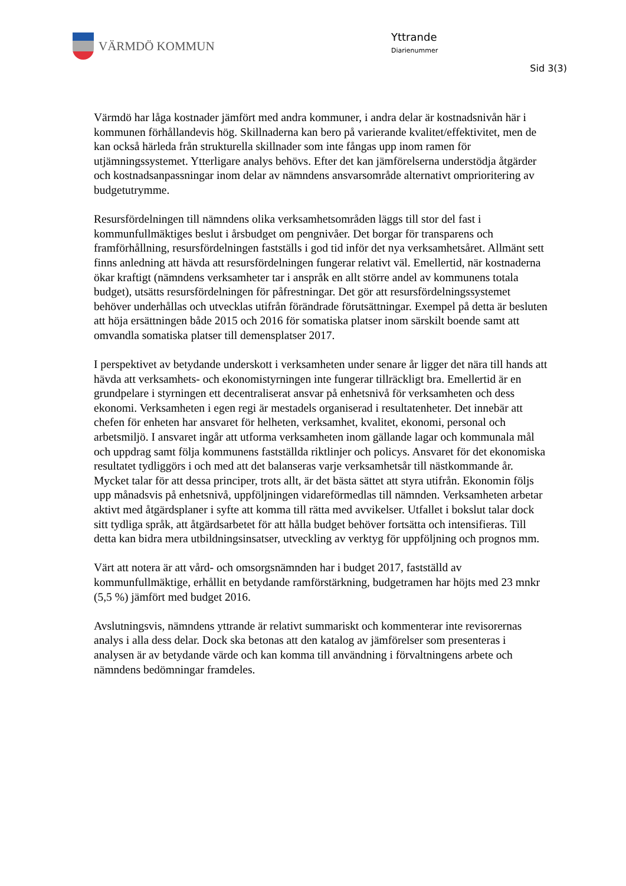VÄRMDÖ KOMMUN
Yttrande
Diarienummer
Sid 3(3)
Värmdö har låga kostnader jämfört med andra kommuner, i andra delar är kostnadsnivån här i kommunen förhållandevis hög. Skillnaderna kan bero på varierande kvalitet/effektivitet, men de kan också härleda från strukturella skillnader som inte fångas upp inom ramen för utjämningssystemet. Ytterligare analys behövs. Efter det kan jämförelserna understödja åtgärder och kostnadsanpassningar inom delar av nämndens ansvarsområde alternativt omprioritering av budgetutrymme.
Resursfördelningen till nämndens olika verksamhetsområden läggs till stor del fast i kommunfullmäktiges beslut i årsbudget om pengnivåer. Det borgar för transparens och framförhållning, resursfördelningen fastställs i god tid inför det nya verksamhetsåret. Allmänt sett finns anledning att hävda att resursfördelningen fungerar relativt väl. Emellertid, när kostnaderna ökar kraftigt (nämndens verksamheter tar i anspråk en allt större andel av kommunens totala budget), utsätts resursfördelningen för påfrestningar. Det gör att resursfördelningssystemet behöver underhållas och utvecklas utifrån förändrade förutsättningar. Exempel på detta är besluten att höja ersättningen både 2015 och 2016 för somatiska platser inom särskilt boende samt att omvandla somatiska platser till demensplatser 2017.
I perspektivet av betydande underskott i verksamheten under senare år ligger det nära till hands att hävda att verksamhets- och ekonomistyrningen inte fungerar tillräckligt bra. Emellertid är en grundpelare i styrningen ett decentraliserat ansvar på enhetsnivå för verksamheten och dess ekonomi. Verksamheten i egen regi är mestadels organiserad i resultatenheter. Det innebär att chefen för enheten har ansvaret för helheten, verksamhet, kvalitet, ekonomi, personal och arbetsmiljö. I ansvaret ingår att utforma verksamheten inom gällande lagar och kommunala mål och uppdrag samt följa kommunens fastställda riktlinjer och policys. Ansvaret för det ekonomiska resultatet tydliggörs i och med att det balanseras varje verksamhetsår till nästkommande år. Mycket talar för att dessa principer, trots allt, är det bästa sättet att styra utifrån. Ekonomin följs upp månadsvis på enhetsnivå, uppföljningen vidareförmedlas till nämnden. Verksamheten arbetar aktivt med åtgärdsplaner i syfte att komma till rätta med avvikelser. Utfallet i bokslut talar dock sitt tydliga språk, att åtgärdsarbetet för att hålla budget behöver fortsätta och intensifieras. Till detta kan bidra mera utbildningsinsatser, utveckling av verktyg för uppföljning och prognos mm.
Värt att notera är att vård- och omsorgsnämnden har i budget 2017, fastställd av kommunfullmäktige, erhållit en betydande ramförstärkning, budgetramen har höjts med 23 mnkr (5,5 %) jämfört med budget 2016.
Avslutningsvis, nämndens yttrande är relativt summariskt och kommenterar inte revisorernas analys i alla dess delar. Dock ska betonas att den katalog av jämförelser som presenteras i analysen är av betydande värde och kan komma till användning i förvaltningens arbete och nämndens bedömningar framdeles.